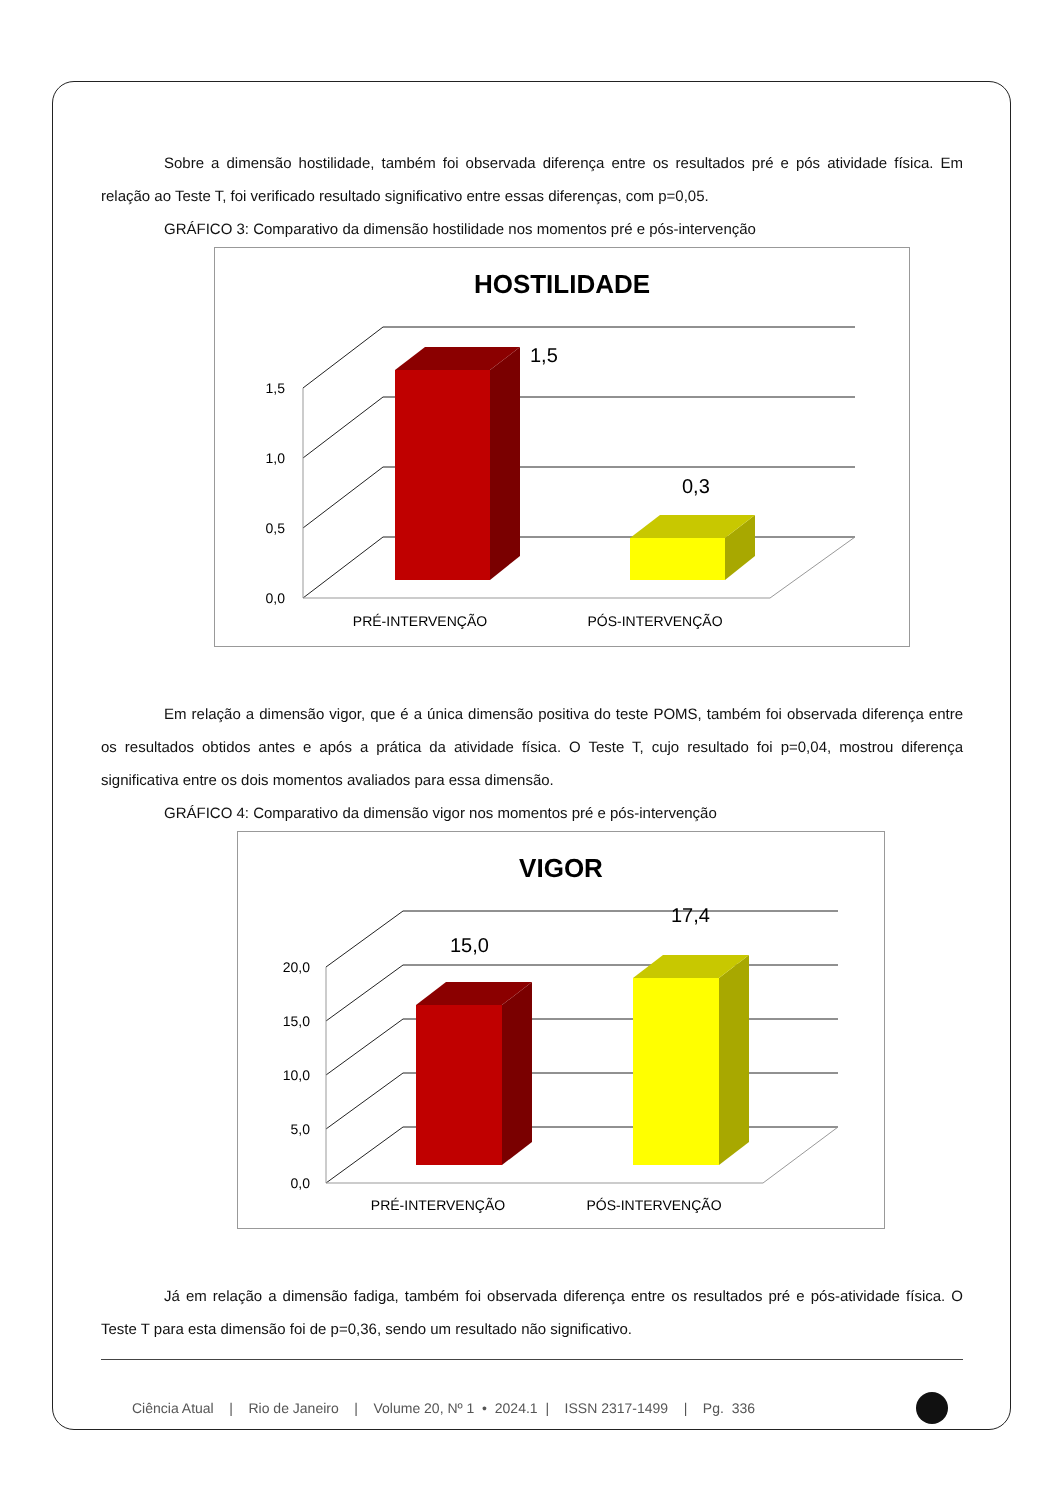Sobre a dimensão hostilidade, também foi observada diferença entre os resultados pré e pós atividade física. Em relação ao Teste T, foi verificado resultado significativo entre essas diferenças, com p=0,05.
GRÁFICO 3: Comparativo da dimensão hostilidade nos momentos pré e pós-intervenção
HOSTILIDADE
1,5
0,3
1,5
1,0
0,5
0,0
PRÉ-INTERVENÇÃO
PÓS-INTERVENÇÃO
Em relação a dimensão vigor, que é a única dimensão positiva do teste POMS, também foi observada diferença entre os resultados obtidos antes e após a prática da atividade física. O Teste T, cujo resultado foi p=0,04, mostrou diferença significativa entre os dois momentos avaliados para essa dimensão.
GRÁFICO 4: Comparativo da dimensão vigor nos momentos pré e pós-intervenção
VIGOR
15,0
17,4
20,0
15,0
10,0
5,0
0,0
PRÉ-INTERVENÇÃO
PÓS-INTERVENÇÃO
Já em relação a dimensão fadiga, também foi observada diferença entre os resultados pré e pós-atividade física. O Teste T para esta dimensão foi de p=0,36, sendo um resultado não significativo.
Ciência Atual | Rio de Janeiro | Volume 20, Nº 1 • 2024.1 | ISSN 2317-1499 | Pg. 336